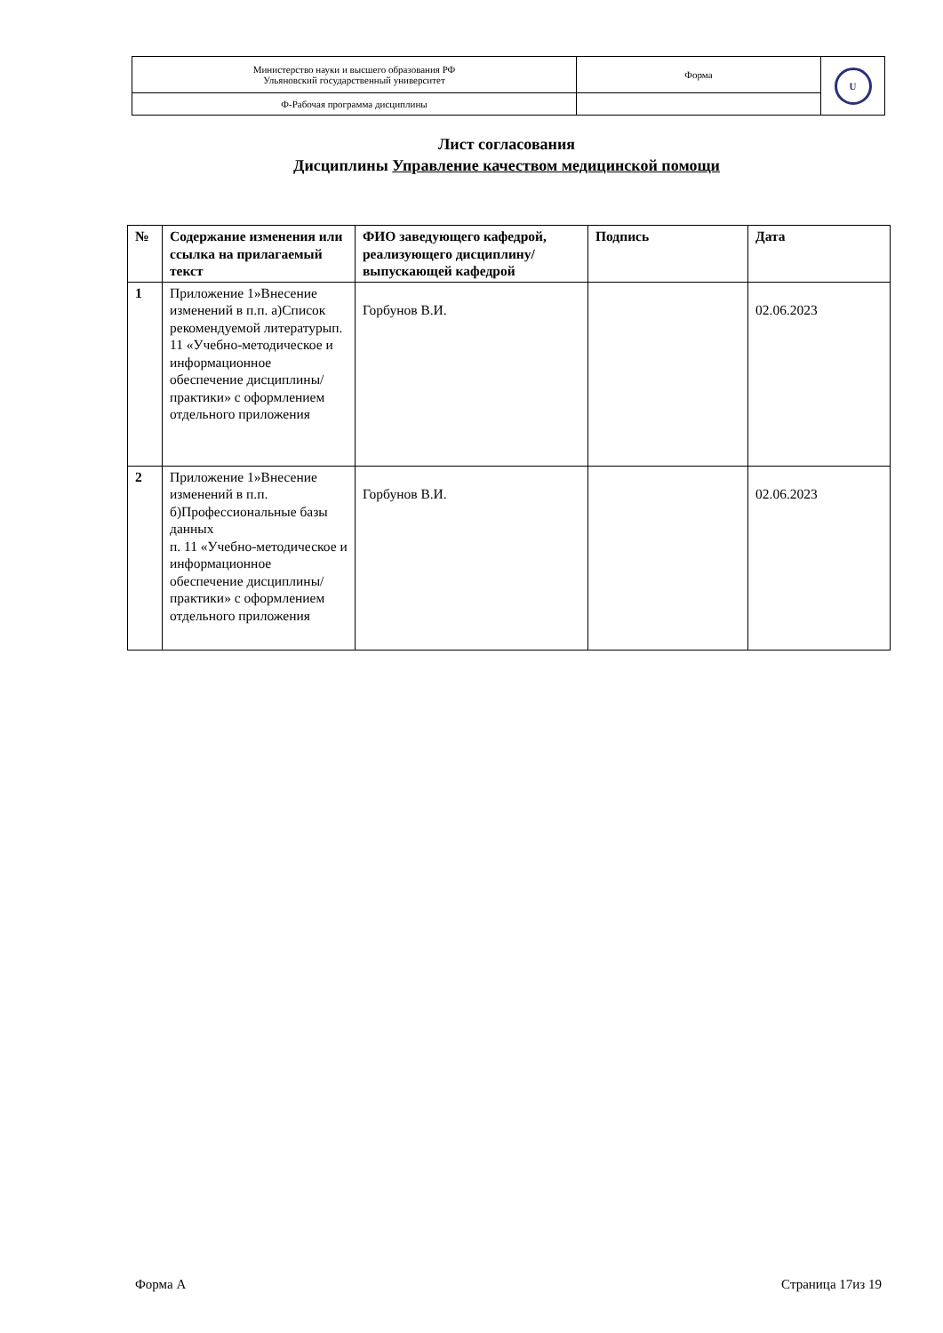| Министерство науки и высшего образования РФ Ульяновский государственный университет | Форма | U |
| Ф-Рабочая программа дисциплины | | |
Лист согласования
Дисциплины Управление качеством медицинской помощи
| № | Содержание изменения или ссылка на прилагаемый текст | ФИО заведующего кафедрой, реализующего дисциплину/выпускающей кафедрой | Подпись | Дата |
| --- | --- | --- | --- | --- |
| 1 | Приложение 1»Внесение изменений в п.п. а)Список рекомендуемой литературып. 11 «Учебно-методическое и информационное обеспечение дисциплины/практики» с оформлением отдельного приложения | Горбунов В.И. | | 02.06.2023 |
| 2 | Приложение 1»Внесение изменений в п.п. б)Профессиональные базы данных п. 11 «Учебно-методическое и информационное обеспечение дисциплины/практики» с оформлением отдельного приложения | Горбунов В.И. | | 02.06.2023 |
Форма А Страница 17из 19